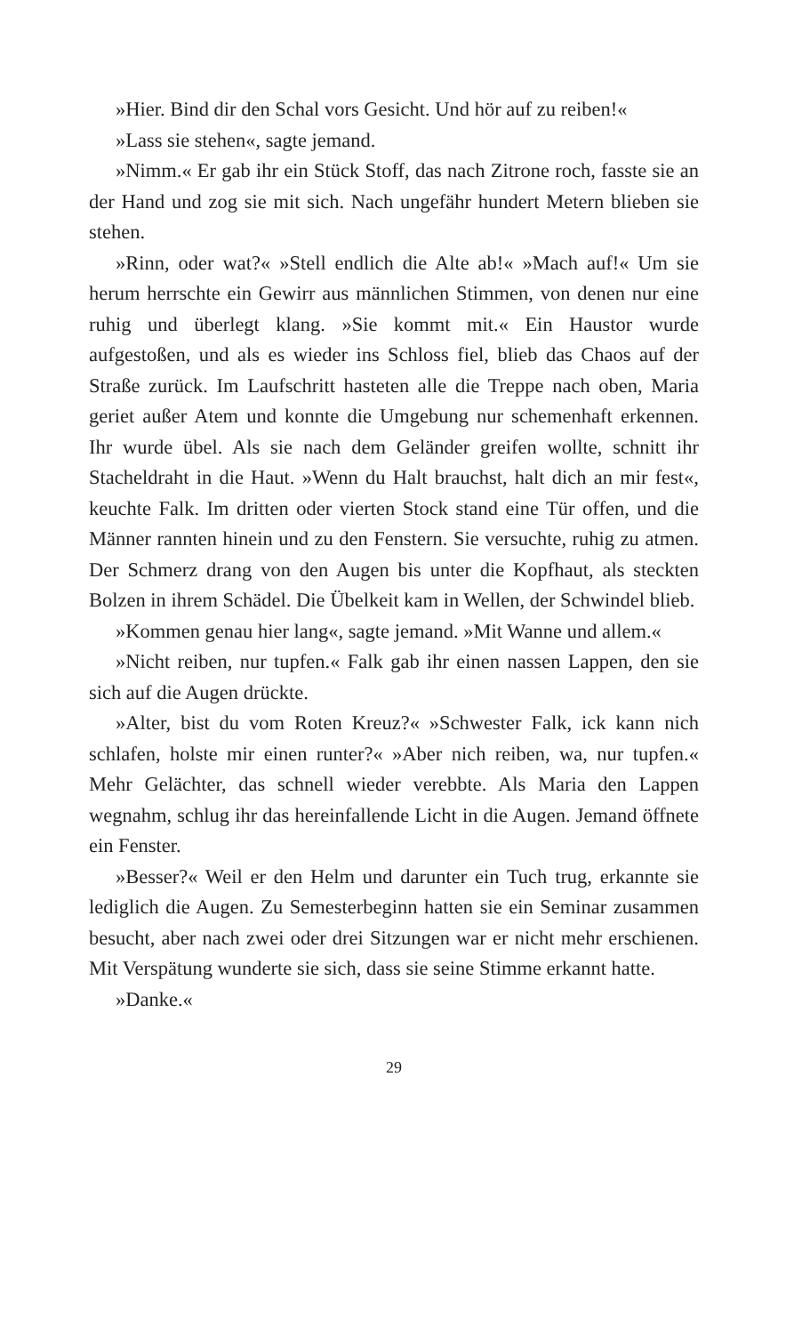»Hier. Bind dir den Schal vors Gesicht. Und hör auf zu reiben!«
»Lass sie stehen«, sagte jemand.
»Nimm.« Er gab ihr ein Stück Stoff, das nach Zitrone roch, fasste sie an der Hand und zog sie mit sich. Nach ungefähr hundert Metern blieben sie stehen.
»Rinn, oder wat?« »Stell endlich die Alte ab!« »Mach auf!« Um sie herum herrschte ein Gewirr aus männlichen Stimmen, von denen nur eine ruhig und überlegt klang. »Sie kommt mit.« Ein Haustor wurde aufgestoßen, und als es wieder ins Schloss fiel, blieb das Chaos auf der Straße zurück. Im Laufschritt hasteten alle die Treppe nach oben, Maria geriet außer Atem und konnte die Umgebung nur schemenhaft erkennen. Ihr wurde übel. Als sie nach dem Geländer greifen wollte, schnitt ihr Stacheldraht in die Haut. »Wenn du Halt brauchst, halt dich an mir fest«, keuchte Falk. Im dritten oder vierten Stock stand eine Tür offen, und die Männer rannten hinein und zu den Fenstern. Sie versuchte, ruhig zu atmen. Der Schmerz drang von den Augen bis unter die Kopfhaut, als steckten Bolzen in ihrem Schädel. Die Übelkeit kam in Wellen, der Schwindel blieb.
»Kommen genau hier lang«, sagte jemand. »Mit Wanne und allem.«
»Nicht reiben, nur tupfen.« Falk gab ihr einen nassen Lappen, den sie sich auf die Augen drückte.
»Alter, bist du vom Roten Kreuz?« »Schwester Falk, ick kann nich schlafen, holste mir einen runter?« »Aber nich reiben, wa, nur tupfen.« Mehr Gelächter, das schnell wieder verebbte. Als Maria den Lappen wegnahm, schlug ihr das hereinfallende Licht in die Augen. Jemand öffnete ein Fenster.
»Besser?« Weil er den Helm und darunter ein Tuch trug, erkannte sie lediglich die Augen. Zu Semesterbeginn hatten sie ein Seminar zusammen besucht, aber nach zwei oder drei Sitzungen war er nicht mehr erschienen. Mit Verspätung wunderte sie sich, dass sie seine Stimme erkannt hatte.
»Danke.«
29